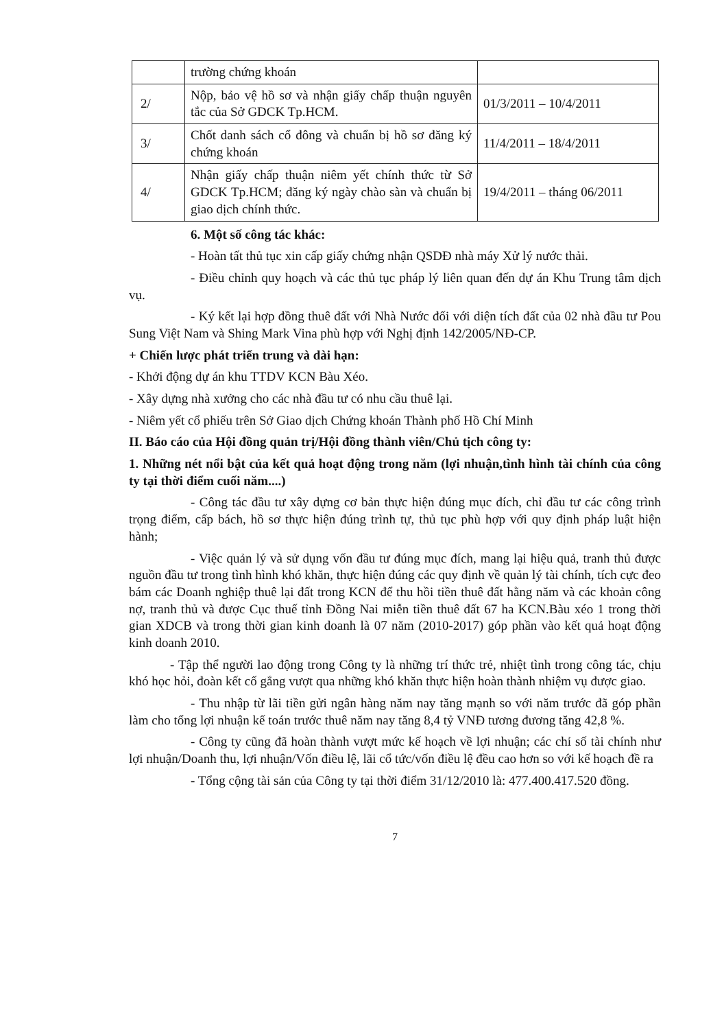| | trường chứng khoán | |
| 2/ | Nộp, bảo vệ hồ sơ và nhận giấy chấp thuận nguyên tắc của Sở GDCK Tp.HCM. | 01/3/2011 – 10/4/2011 |
| 3/ | Chốt danh sách cổ đông và chuẩn bị hồ sơ đăng ký chứng khoán | 11/4/2011 – 18/4/2011 |
| 4/ | Nhận giấy chấp thuận niêm yết chính thức từ Sở GDCK Tp.HCM; đăng ký ngày chào sàn và chuẩn bị giao dịch chính thức. | 19/4/2011 – tháng 06/2011 |
6. Một số công tác khác:
- Hoàn tất thủ tục xin cấp giấy chứng nhận QSDĐ nhà máy Xử lý nước thải.
- Điều chỉnh quy hoạch và các thủ tục pháp lý liên quan đến dự án Khu Trung tâm dịch vụ.
- Ký kết lại hợp đồng thuê đất với Nhà Nước đối với diện tích đất của 02 nhà đầu tư Pou Sung Việt Nam và Shing Mark Vina phù hợp với Nghị định 142/2005/NĐ-CP.
+ Chiến lược phát triển trung và dài hạn:
- Khởi động dự án khu TTDV KCN Bàu Xéo.
- Xây dựng nhà xưởng cho các nhà đầu tư có nhu cầu thuê lại.
- Niêm yết cổ phiếu trên Sở Giao dịch Chứng khoán Thành phố Hồ Chí Minh
II. Báo cáo của Hội đồng quản trị/Hội đồng thành viên/Chủ tịch công ty:
1. Những nét nổi bật của kết quả hoạt động trong năm (lợi nhuận,tình hình tài chính của công ty tại thời điểm cuối năm....)
- Công tác đầu tư xây dựng cơ bản thực hiện đúng mục đích, chỉ đầu tư các công trình trọng điểm, cấp bách, hồ sơ thực hiện đúng trình tự, thủ tục phù hợp với quy định pháp luật hiện hành;
- Việc quản lý và sử dụng vốn đầu tư đúng mục đích, mang lại hiệu quả, tranh thủ được nguồn đầu tư trong tình hình khó khăn, thực hiện đúng các quy định về quản lý tài chính, tích cực đeo bám các Doanh nghiệp thuê lại đất trong KCN để thu hồi tiền thuê đất hằng năm và các khoản công nợ, tranh thủ và được Cục thuế tỉnh Đồng Nai miễn tiền thuê đất 67 ha KCN.Bàu xéo 1 trong thời gian XDCB và trong thời gian kinh doanh là 07 năm (2010-2017) góp phần vào kết quả hoạt động kinh doanh 2010.
- Tập thể người lao động trong Công ty là những trí thức trẻ, nhiệt tình trong công tác, chịu khó học hỏi, đoàn kết cố gắng vượt qua những khó khăn thực hiện hoàn thành nhiệm vụ được giao.
- Thu nhập từ lãi tiền gửi ngân hàng năm nay tăng mạnh so với năm trước đã góp phần làm cho tổng lợi nhuận kế toán trước thuê năm nay tăng 8,4 tỷ VNĐ tương đương tăng 42,8 %.
- Công ty cũng đã hoàn thành vượt mức kế hoạch về lợi nhuận; các chỉ số tài chính như lợi nhuận/Doanh thu, lợi nhuận/Vốn điều lệ, lãi cổ tức/vốn điều lệ đều cao hơn so với kế hoạch đề ra
- Tổng cộng tài sản của Công ty tại thời điểm 31/12/2010 là: 477.400.417.520 đồng.
7